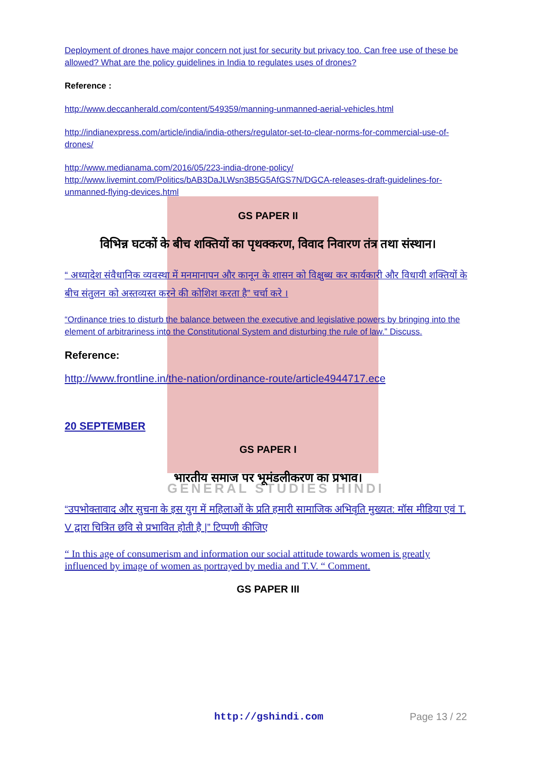GENERAL STUDIES HINDI
Deployment of drones have major concern not just for security but privacy too. Can free use of these be allowed? What are the policy guidelines in India to regulates uses of drones?
Reference :
http://www.deccanherald.com/content/549359/manning-unmanned-aerial-vehicles.html
http://indianexpress.com/article/india/india-others/regulator-set-to-clear-norms-for-commercial-use-of-drones/
http://www.medianama.com/2016/05/223-india-drone-policy/
http://www.livemint.com/Politics/bAB3DaJLWsn3B5G5AfGS7N/DGCA-releases-draft-guidelines-for-unmanned-flying-devices.html
GS PAPER II
विभिन्न घटकों के बीच शक्तियों का पृथक्करण, विवाद निवारण तंत्र तथा संस्थान।
“ अध्यादेश संवैधानिक व्यवस्था में मनमानापन और कानून के शासन को विक्षुब्ध कर कार्यकारी और विधायी शक्तियों के बीच संतुलन को अस्तव्यस्त करने की कोशिश करता है” चर्चा करे ।
“Ordinance tries to disturb the balance between the executive and legislative powers by bringing into the element of arbitrariness into the Constitutional System and disturbing the rule of law.” Discuss.
Reference:
http://www.frontline.in/the-nation/ordinance-route/article4944717.ece
20 SEPTEMBER
GS PAPER I
भारतीय समाज पर भूमंडलीकरण का प्रभाव।
“उपभोक्तावाद और सुचना के इस युग में महिलाओं के प्रति हमारी सामाजिक अभिवृति मुख्यत: मॉस मीडिया एवं T. V द्वारा चित्रित छवि से प्रभावित होती है |” टिप्पणी कीजिए
“ In this age of consumerism and information our social attitude towards women is greatly influenced by image of women as portrayed by media and T.V. “ Comment.
GS PAPER III
http://gshindi.com Page 13 / 22